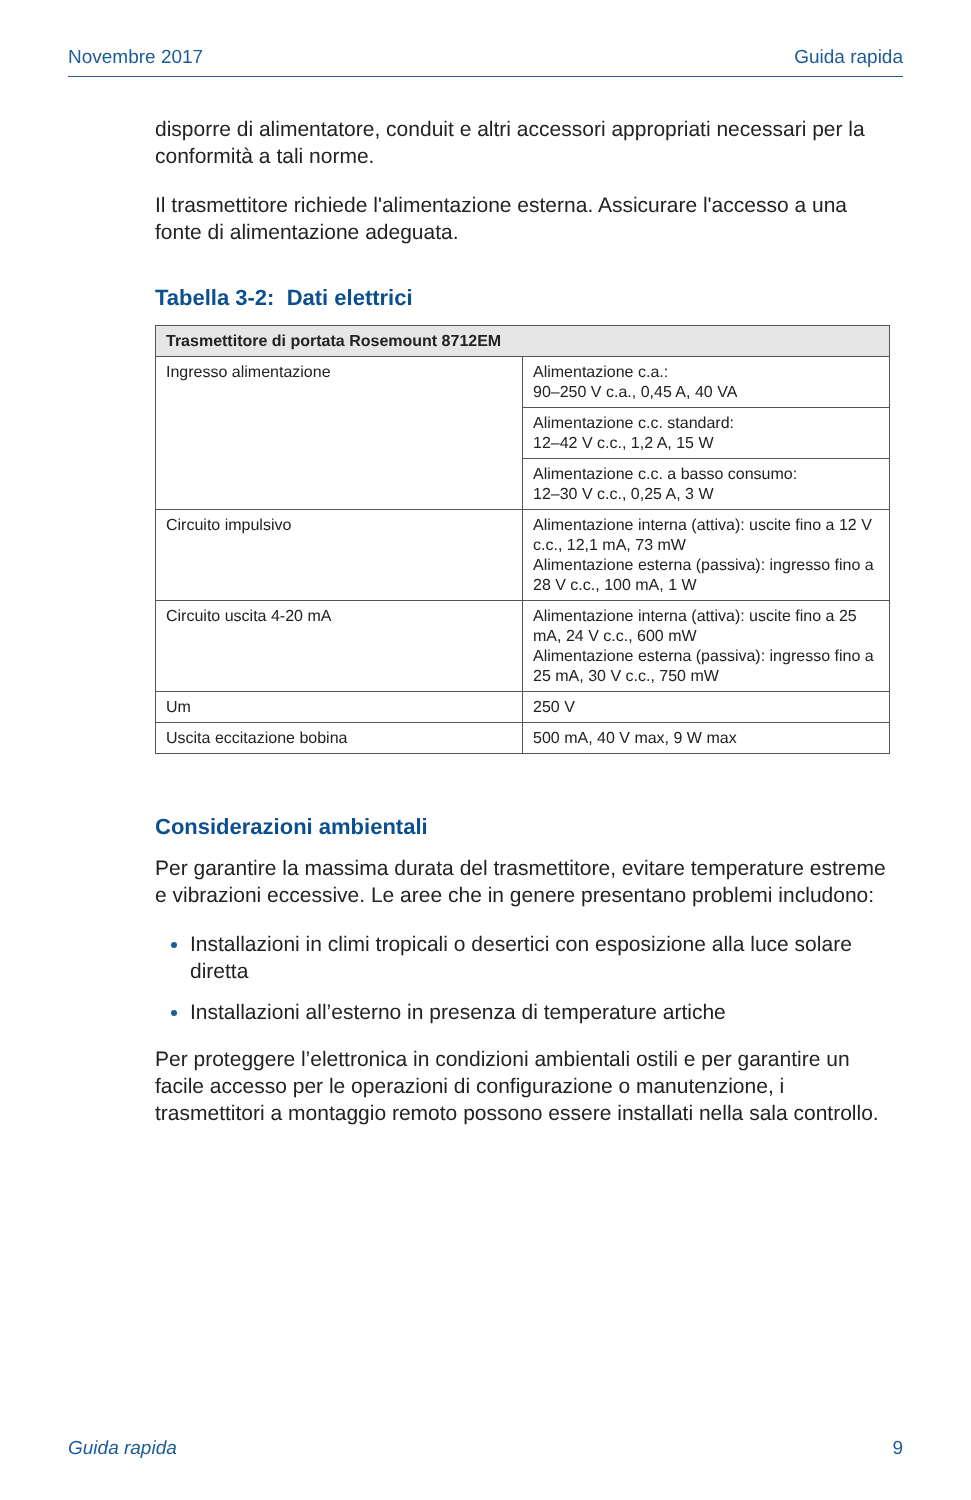Novembre 2017 Guida rapida
disporre di alimentatore, conduit e altri accessori appropriati necessari per la conformità a tali norme.
Il trasmettitore richiede l'alimentazione esterna. Assicurare l'accesso a una fonte di alimentazione adeguata.
Tabella 3-2: Dati elettrici
| Trasmettitore di portata Rosemount 8712EM | |
| --- | --- |
| Ingresso alimentazione | Alimentazione c.a.: 90–250 V c.a., 0,45 A, 40 VA |
| | Alimentazione c.c. standard: 12–42 V c.c., 1,2 A, 15 W |
| | Alimentazione c.c. a basso consumo: 12–30 V c.c., 0,25 A, 3 W |
| Circuito impulsivo | Alimentazione interna (attiva): uscite fino a 12 V c.c., 12,1 mA, 73 mW Alimentazione esterna (passiva): ingresso fino a 28 V c.c., 100 mA, 1 W |
| Circuito uscita 4-20 mA | Alimentazione interna (attiva): uscite fino a 25 mA, 24 V c.c., 600 mW Alimentazione esterna (passiva): ingresso fino a 25 mA, 30 V c.c., 750 mW |
| Um | 250 V |
| Uscita eccitazione bobina | 500 mA, 40 V max, 9 W max |
Considerazioni ambientali
Per garantire la massima durata del trasmettitore, evitare temperature estreme e vibrazioni eccessive. Le aree che in genere presentano problemi includono:
Installazioni in climi tropicali o desertici con esposizione alla luce solare diretta
Installazioni all’esterno in presenza di temperature artiche
Per proteggere l’elettronica in condizioni ambientali ostili e per garantire un facile accesso per le operazioni di configurazione o manutenzione, i trasmettitori a montaggio remoto possono essere installati nella sala controllo.
Guida rapida 9